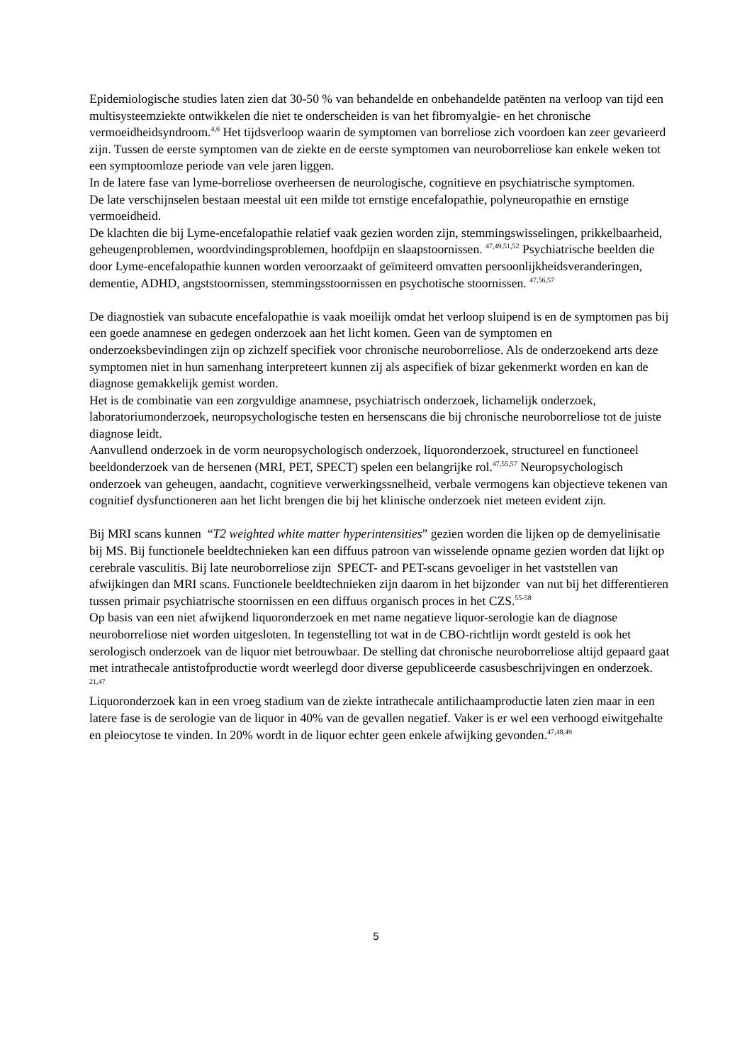Epidemiologische studies laten zien dat 30-50 % van behandelde en onbehandelde patënten na verloop van tijd een multisysteemziekte ontwikkelen die niet te onderscheiden is van het fibromyalgie- en het chronische vermoeidheidsyndroom.<sup>4,6</sup> Het tijdsverloop waarin de symptomen van borreliose zich voordoen kan zeer gevarieerd zijn. Tussen de eerste symptomen van de ziekte en de eerste symptomen van neuroborreliose kan enkele weken tot een symptoomloze periode van vele jaren liggen.
In de latere fase van lyme-borreliose overheersen de neurologische, cognitieve en psychiatrische symptomen.
De late verschijnselen bestaan meestal uit een milde tot ernstige encefalopathie, polyneuropathie en ernstige vermoeidheid.
De klachten die bij Lyme-encefalopathie relatief vaak gezien worden zijn, stemmingswisselingen, prikkelbaarheid, geheugenproblemen, woordvindingsproblemen, hoofdpijn en slaapstoornissen. <sup>47,49,51,52</sup> Psychiatrische beelden die door Lyme-encefalopathie kunnen worden veroorzaakt of geïmiteerd omvatten persoonlijkheidsveranderingen, dementie, ADHD, angststoornissen, stemmingsstoornissen en psychotische stoornissen. <sup>47,56,57</sup>
De diagnostiek van subacute encefalopathie is vaak moeilijk omdat het verloop sluipend is en de symptomen pas bij een goede anamnese en gedegen onderzoek aan het licht komen. Geen van de symptomen en onderzoeksbevindingen zijn op zichzelf specifiek voor chronische neuroborreliose. Als de onderzoekend arts deze symptomen niet in hun samenhang interpreteert kunnen zij als aspecifiek of bizar gekenmerkt worden en kan de diagnose gemakkelijk gemist worden.
Het is de combinatie van een zorgvuldige anamnese, psychiatrisch onderzoek, lichamelijk onderzoek, laboratoriumonderzoek, neuropsychologische testen en hersenscans die bij chronische neuroborreliose tot de juiste diagnose leidt.
Aanvullend onderzoek in de vorm neuropsychologisch onderzoek, liquoronderzoek, structureel en functioneel beeldonderzoek van de hersenen (MRI, PET, SPECT) spelen een belangrijke rol.<sup>47,55,57</sup> Neuropsychologisch onderzoek van geheugen, aandacht, cognitieve verwerkingssnelheid, verbale vermogens kan objectieve tekenen van cognitief dysfunctioneren aan het licht brengen die bij het klinische onderzoek niet meteen evident zijn.
Bij MRI scans kunnen “T2 weighted white matter hyperintensities” gezien worden die lijken op de demyelinisatie bij MS. Bij functionele beeldtechnieken kan een diffuus patroon van wisselende opname gezien worden dat lijkt op cerebrale vasculitis. Bij late neuroborreliose zijn SPECT- and PET-scans gevoeliger in het vaststellen van afwijkingen dan MRI scans. Functionele beeldtechnieken zijn daarom in het bijzonder van nut bij het differentieren tussen primair psychiatrische stoornissen en een diffuus organisch proces in het CZS.<sup>55-58</sup>
Op basis van een niet afwijkend liquoronderzoek en met name negatieve liquor-serologie kan de diagnose neuroborreliose niet worden uitgesloten. In tegenstelling tot wat in de CBO-richtlijn wordt gesteld is ook het serologisch onderzoek van de liquor niet betrouwbaar. De stelling dat chronische neuroborreliose altijd gepaard gaat met intrathecale antistofproductie wordt weerlegd door diverse gepubliceerde casusbeschrijvingen en onderzoek. <sup>21,47</sup>
Liquoronderzoek kan in een vroeg stadium van de ziekte intrathecale antilichaamproductie laten zien maar in een latere fase is de serologie van de liquor in 40% van de gevallen negatief. Vaker is er wel een verhoogd eiwitgehalte en pleiocytose te vinden. In 20% wordt in de liquor echter geen enkele afwijking gevonden.<sup>47,48,49</sup>
5